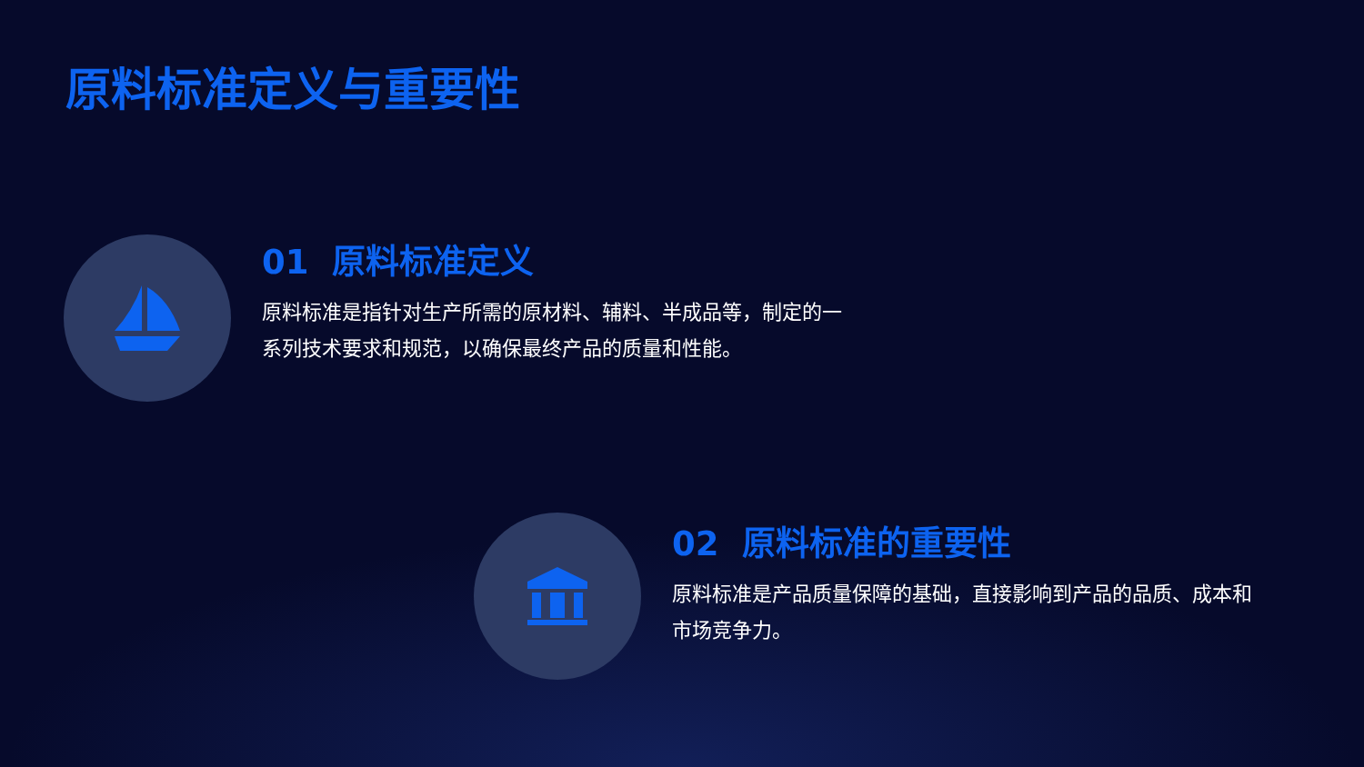原料标准定义与重要性
01 原料标准定义
原料标准是指针对生产所需的原材料、辅料、半成品等，制定的一系列技术要求和规范，以确保最终产品的质量和性能。
02 原料标准的重要性
原料标准是产品质量保障的基础，直接影响到产品的品质、成本和市场竞争力。